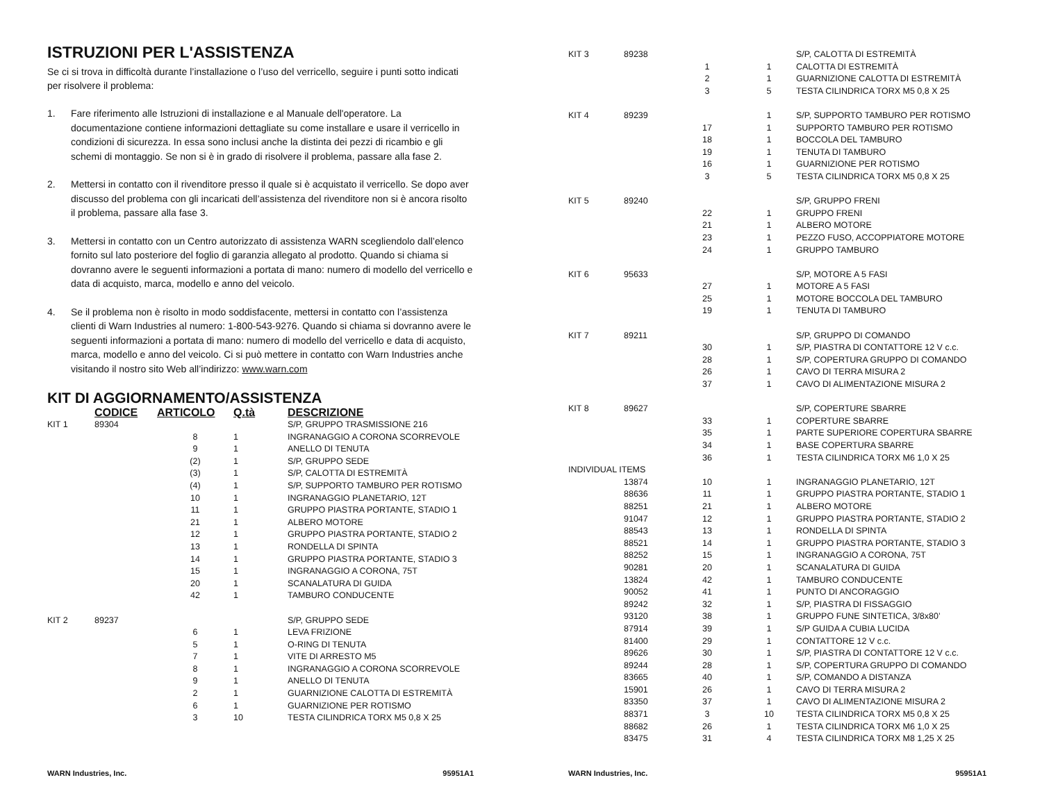ISTRUZIONI PER L'ASSISTENZA
Se ci si trova in difficoltà durante l’installazione o l’uso del verricello, seguire i punti sotto indicati per risolvere il problema:
1. Fare riferimento alle Istruzioni di installazione e al Manuale dell'operatore. La documentazione contiene informazioni dettagliate su come installare e usare il verricello in condizioni di sicurezza. In essa sono inclusi anche la distinta dei pezzi di ricambio e gli schemi di montaggio. Se non si è in grado di risolvere il problema, passare alla fase 2.
2. Mettersi in contatto con il rivenditore presso il quale si è acquistato il verricello. Se dopo aver discusso del problema con gli incaricati dell’assistenza del rivenditore non si è ancora risolto il problema, passare alla fase 3.
3. Mettersi in contatto con un Centro autorizzato di assistenza WARN scegliendolo dall’elenco fornito sul lato posteriore del foglio di garanzia allegato al prodotto. Quando si chiama si dovranno avere le seguenti informazioni a portata di mano: numero di modello del verricello e data di acquisto, marca, modello e anno del veicolo.
4. Se il problema non è risolto in modo soddisfacente, mettersi in contatto con l’assistenza clienti di Warn Industries al numero: 1-800-543-9276. Quando si chiama si dovranno avere le seguenti informazioni a portata di mano: numero di modello del verricello e data di acquisto, marca, modello e anno del veicolo. Ci si può mettere in contatto con Warn Industries anche visitando il nostro sito Web all’indirizzo: www.warn.com
KIT DI AGGIORNAMENTO/ASSISTENZA
| | CODICE | ARTICOLO | Q.tà | DESCRIZIONE |
| --- | --- | --- | --- | --- |
| KIT 1 | 89304 | | | S/P, GRUPPO TRASMISSIONE 216 |
| | | 8 | 1 | INGRANAGGIO A CORONA SCORREVOLE |
| | | 9 | 1 | ANELLO DI TENUTA |
| | | (2) | 1 | S/P, GRUPPO SEDE |
| | | (3) | 1 | S/P, CALOTTA DI ESTREMITÀ |
| | | (4) | 1 | S/P, SUPPORTO TAMBURO PER ROTISMO |
| | | 10 | 1 | INGRANAGGIO PLANETARIO, 12T |
| | | 11 | 1 | GRUPPO PIASTRA PORTANTE, STADIO 1 |
| | | 21 | 1 | ALBERO MOTORE |
| | | 12 | 1 | GRUPPO PIASTRA PORTANTE, STADIO 2 |
| | | 13 | 1 | RONDELLA DI SPINTA |
| | | 14 | 1 | GRUPPO PIASTRA PORTANTE, STADIO 3 |
| | | 15 | 1 | INGRANAGGIO A CORONA, 75T |
| | | 20 | 1 | SCANALATURA DI GUIDA |
| | | 42 | 1 | TAMBURO CONDUCENTE |
| KIT 2 | 89237 | | | S/P, GRUPPO SEDE |
| | | 6 | 1 | LEVA FRIZIONE |
| | | 5 | 1 | O-RING DI TENUTA |
| | | 7 | 1 | VITE DI ARRESTO M5 |
| | | 8 | 1 | INGRANAGGIO A CORONA SCORREVOLE |
| | | 9 | 1 | ANELLO DI TENUTA |
| | | 2 | 1 | GUARNIZIONE CALOTTA DI ESTREMITÀ |
| | | 6 | 1 | GUARNIZIONE PER ROTISMO |
| | | 3 | 10 | TESTA CILINDRICA TORX M5 0,8 X 25 |
WARN Industries, Inc. 95951A1
| KIT 3 | 89238 | | | S/P, CALOTTA DI ESTREMITÀ |
| | | 1 | 1 | CALOTTA DI ESTREMITÀ |
| | | 2 | 1 | GUARNIZIONE CALOTTA DI ESTREMITÀ |
| | | 3 | 5 | TESTA CILINDRICA TORX M5 0,8 X 25 |
| KIT 4 | 89239 | | 1 | S/P, SUPPORTO TAMBURO PER ROTISMO |
| | | 17 | 1 | SUPPORTO TAMBURO PER ROTISMO |
| | | 18 | 1 | BOCCOLA DEL TAMBURO |
| | | 19 | 1 | TENUTA DI TAMBURO |
| | | 16 | 1 | GUARNIZIONE PER ROTISMO |
| | | 3 | 5 | TESTA CILINDRICA TORX M5 0,8 X 25 |
| KIT 5 | 89240 | | | S/P, GRUPPO FRENI |
| | | 22 | 1 | GRUPPO FRENI |
| | | 21 | 1 | ALBERO MOTORE |
| | | 23 | 1 | PEZZO FUSO, ACCOPPIATORE MOTORE |
| | | 24 | 1 | GRUPPO TAMBURO |
| KIT 6 | 95633 | | | S/P, MOTORE A 5 FASI |
| | | 27 | 1 | MOTORE A 5 FASI |
| | | 25 | 1 | MOTORE BOCCOLA DEL TAMBURO |
| | | 19 | 1 | TENUTA DI TAMBURO |
| KIT 7 | 89211 | | | S/P, GRUPPO DI COMANDO |
| | | 30 | 1 | S/P, PIASTRA DI CONTATTORE 12 V c.c. |
| | | 28 | 1 | S/P, COPERTURA GRUPPO DI COMANDO |
| | | 26 | 1 | CAVO DI TERRA MISURA 2 |
| | | 37 | 1 | CAVO DI ALIMENTAZIONE MISURA 2 |
| KIT 8 | 89627 | | | S/P, COPERTURE SBARRE |
| | | 33 | 1 | COPERTURE SBARRE |
| | | 35 | 1 | PARTE SUPERIORE COPERTURA SBARRE |
| | | 34 | 1 | BASE COPERTURA SBARRE |
| | | 36 | 1 | TESTA CILINDRICA TORX M6 1,0 X 25 |
| INDIVIDUAL ITEMS | | | | |
| | 13874 | 10 | 1 | INGRANAGGIO PLANETARIO, 12T |
| | 88636 | 11 | 1 | GRUPPO PIASTRA PORTANTE, STADIO 1 |
| | 88251 | 21 | 1 | ALBERO MOTORE |
| | 91047 | 12 | 1 | GRUPPO PIASTRA PORTANTE, STADIO 2 |
| | 88543 | 13 | 1 | RONDELLA DI SPINTA |
| | 88521 | 14 | 1 | GRUPPO PIASTRA PORTANTE, STADIO 3 |
| | 88252 | 15 | 1 | INGRANAGGIO A CORONA, 75T |
| | 90281 | 20 | 1 | SCANALATURA DI GUIDA |
| | 13824 | 42 | 1 | TAMBURO CONDUCENTE |
| | 90052 | 41 | 1 | PUNTO DI ANCORAGGIO |
| | 89242 | 32 | 1 | S/P, PIASTRA DI FISSAGGIO |
| | 93120 | 38 | 1 | GRUPPO FUNE SINTETICA, 3/8x80’ |
| | 87914 | 39 | 1 | S/P GUIDA A CUBIA LUCIDA |
| | 81400 | 29 | 1 | CONTATTORE 12 V c.c. |
| | 89626 | 30 | 1 | S/P, PIASTRA DI CONTATTORE 12 V c.c. |
| | 89244 | 28 | 1 | S/P, COPERTURA GRUPPO DI COMANDO |
| | 83665 | 40 | 1 | S/P, COMANDO A DISTANZA |
| | 15901 | 26 | 1 | CAVO DI TERRA MISURA 2 |
| | 83350 | 37 | 1 | CAVO DI ALIMENTAZIONE MISURA 2 |
| | 88371 | 3 | 10 | TESTA CILINDRICA TORX M5 0,8 X 25 |
| | 88682 | 26 | 1 | TESTA CILINDRICA TORX M6 1,0 X 25 |
| | 83475 | 31 | 4 | TESTA CILINDRICA TORX M8 1,25 X 25 |
WARN Industries, Inc. 95951A1